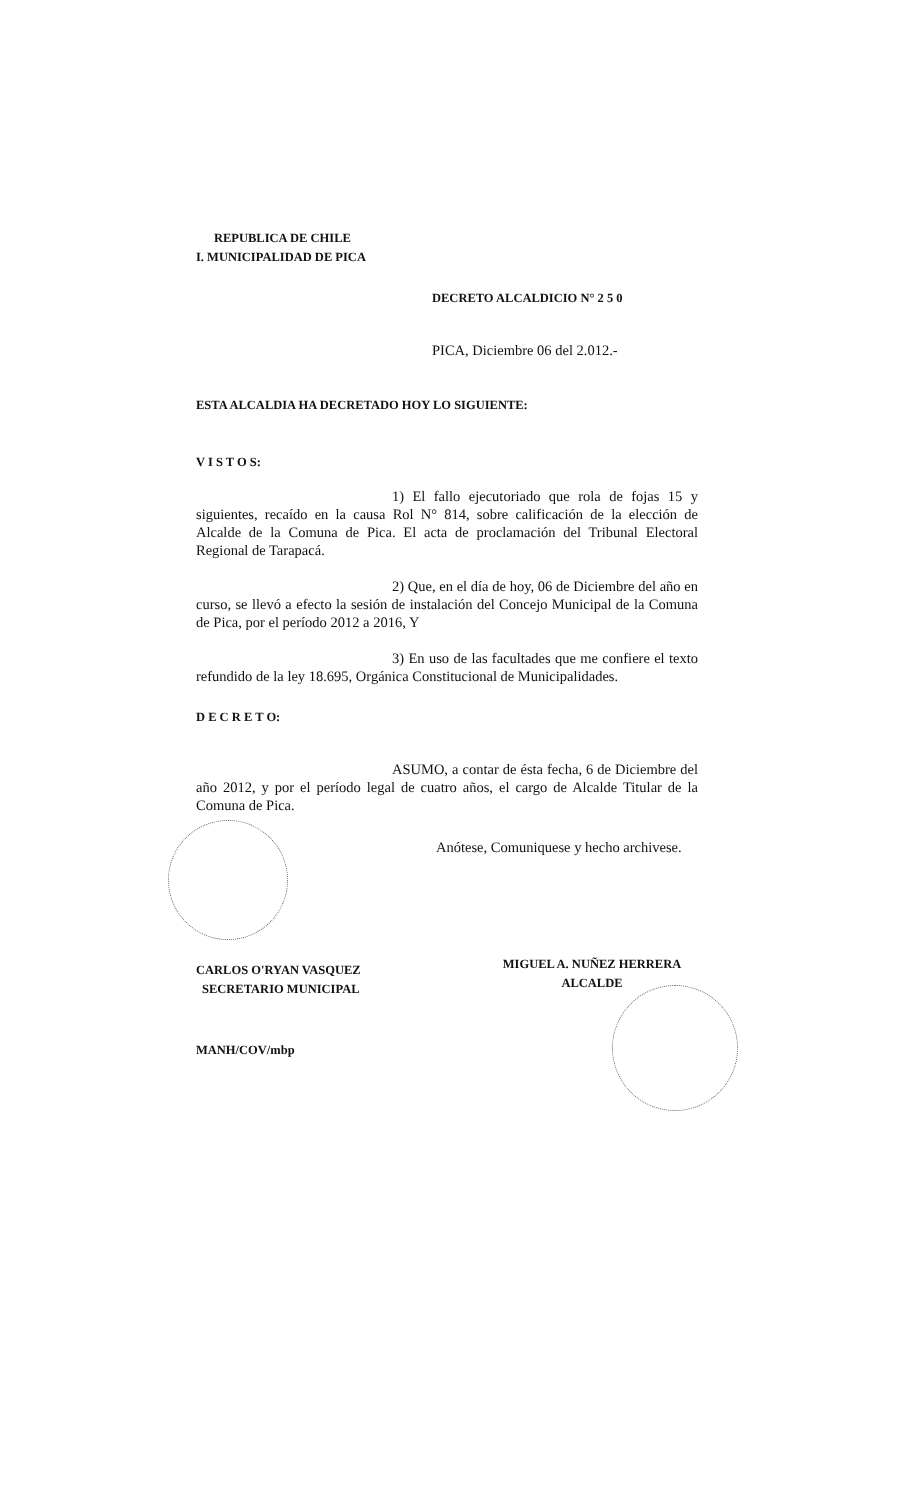REPUBLICA DE CHILE
I. MUNICIPALIDAD DE PICA
DECRETO ALCALDICIO N° 2 5 0
PICA, Diciembre 06 del 2.012.-
ESTA ALCALDIA HA DECRETADO HOY LO SIGUIENTE:
V I S T O S:
1) El fallo ejecutoriado que rola de fojas 15 y siguientes, recaído en la causa Rol N° 814, sobre calificación de la elección de Alcalde de la Comuna de Pica. El acta de proclamación del Tribunal Electoral Regional de Tarapacá.
2) Que, en el día de hoy, 06 de Diciembre del año en curso, se llevó a efecto la sesión de instalación del Concejo Municipal de la Comuna de Pica, por el período 2012 a 2016, Y
3) En uso de las facultades que me confiere el texto refundido de la ley 18.695, Orgánica Constitucional de Municipalidades.
D E C R E T O:
ASUMO, a contar de ésta fecha, 6 de Diciembre del año 2012, y por el período legal de cuatro años, el cargo de Alcalde Titular de la Comuna de Pica.
Anótese, Comuniquese y hecho archivese.
CARLOS O'RYAN VASQUEZ
SECRETARIO MUNICIPAL
MANH/COV/mbp
MIGUEL A. NUÑEZ HERRERA
ALCALDE